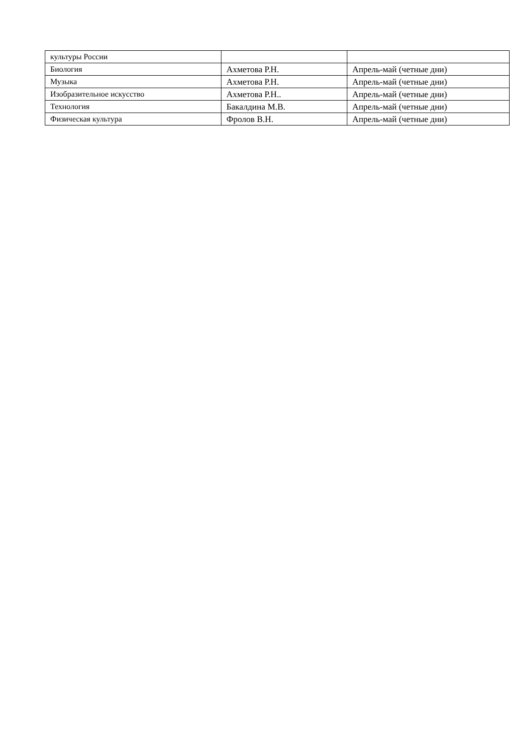| культуры России | | |
| Биология | Ахметова Р.Н. | Апрель-май (четные дни) |
| Музыка | Ахметова Р.Н. | Апрель-май (четные дни) |
| Изобразительное искусство | Ахметова Р.Н.. | Апрель-май (четные дни) |
| Технология | Бакалдина М.В. | Апрель-май (четные дни) |
| Физическая культура | Фролов В.Н. | Апрель-май (четные дни) |